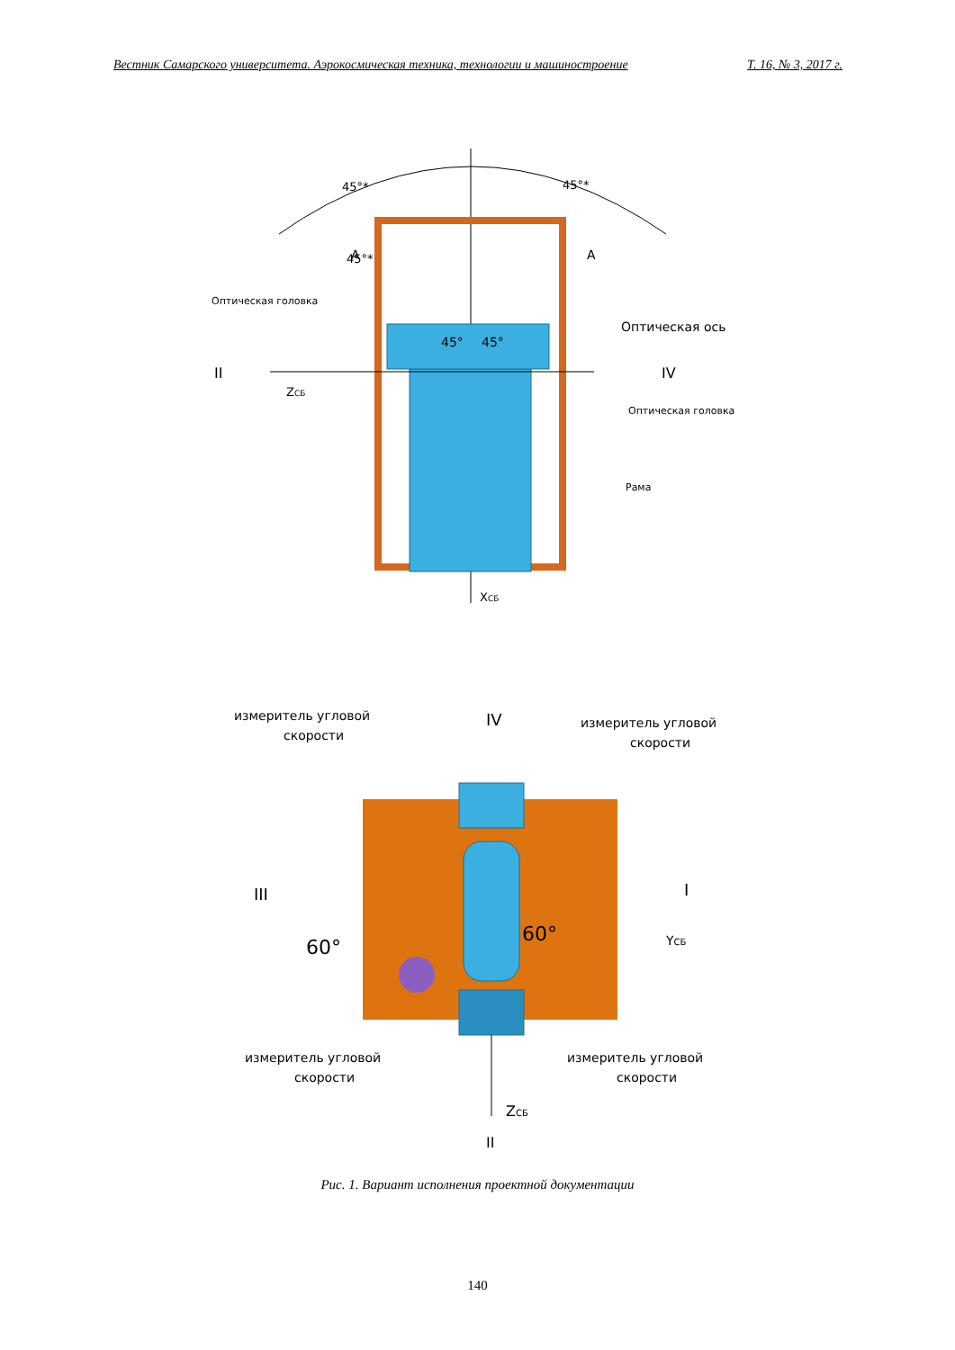Вестник Самарского университета. Аэрокосмическая техника, технологии и машиностроение Т. 16, № 3, 2017 г.
45°*
45°*
45°*
А
А
Оптическая головка
Оптическая ось
II
IV
ZСБ
Оптическая головка
Рама
45°
45°
XСБ
измеритель угловой
скорости
измеритель угловой
скорости
IV
III
I
60°
60°
YСБ
измеритель угловой
скорости
измеритель угловой
скорости
ZСБ
II
Рис. 1. Вариант исполнения проектной документации
140